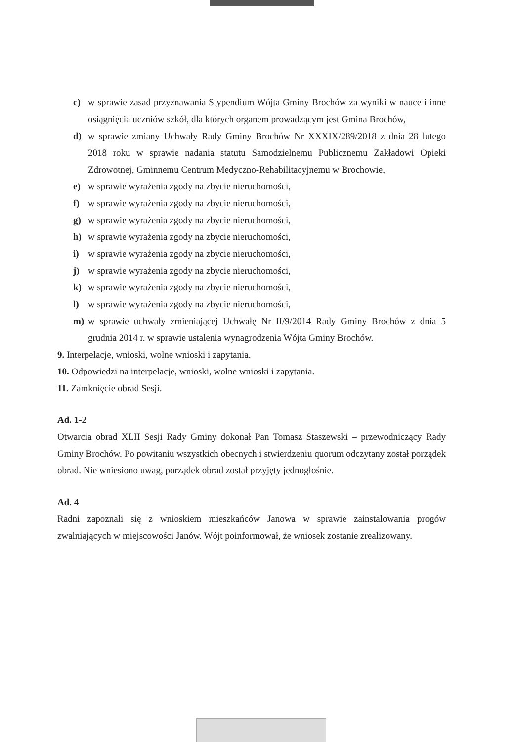c) w sprawie zasad przyznawania Stypendium Wójta Gminy Brochów za wyniki w nauce i inne osiągnięcia uczniów szkół, dla których organem prowadzącym jest Gmina Brochów,
d) w sprawie zmiany Uchwały Rady Gminy Brochów Nr XXXIX/289/2018 z dnia 28 lutego 2018 roku w sprawie nadania statutu Samodzielnemu Publicznemu Zakładowi Opieki Zdrowotnej, Gminnemu Centrum Medyczno-Rehabilitacyjnemu w Brochowie,
e) w sprawie wyrażenia zgody na zbycie nieruchomości,
f) w sprawie wyrażenia zgody na zbycie nieruchomości,
g) w sprawie wyrażenia zgody na zbycie nieruchomości,
h) w sprawie wyrażenia zgody na zbycie nieruchomości,
i) w sprawie wyrażenia zgody na zbycie nieruchomości,
j) w sprawie wyrażenia zgody na zbycie nieruchomości,
k) w sprawie wyrażenia zgody na zbycie nieruchomości,
l) w sprawie wyrażenia zgody na zbycie nieruchomości,
m) w sprawie uchwały zmieniającej Uchwałę Nr II/9/2014 Rady Gminy Brochów z dnia 5 grudnia 2014 r. w sprawie ustalenia wynagrodzenia Wójta Gminy Brochów.
9. Interpelacje, wnioski, wolne wnioski i zapytania.
10. Odpowiedzi na interpelacje, wnioski, wolne wnioski i zapytania.
11. Zamknięcie obrad Sesji.
Ad. 1-2
Otwarcia obrad XLII Sesji Rady Gminy dokonał Pan Tomasz Staszewski – przewodniczący Rady Gminy Brochów. Po powitaniu wszystkich obecnych i stwierdzeniu quorum odczytany został porządek obrad. Nie wniesiono uwag, porządek obrad został przyjęty jednogłośnie.
Ad. 4
Radni zapoznali się z wnioskiem mieszkańców Janowa w sprawie zainstalowania progów zwalniających w miejscowości Janów. Wójt poinformował, że wniosek zostanie zrealizowany.